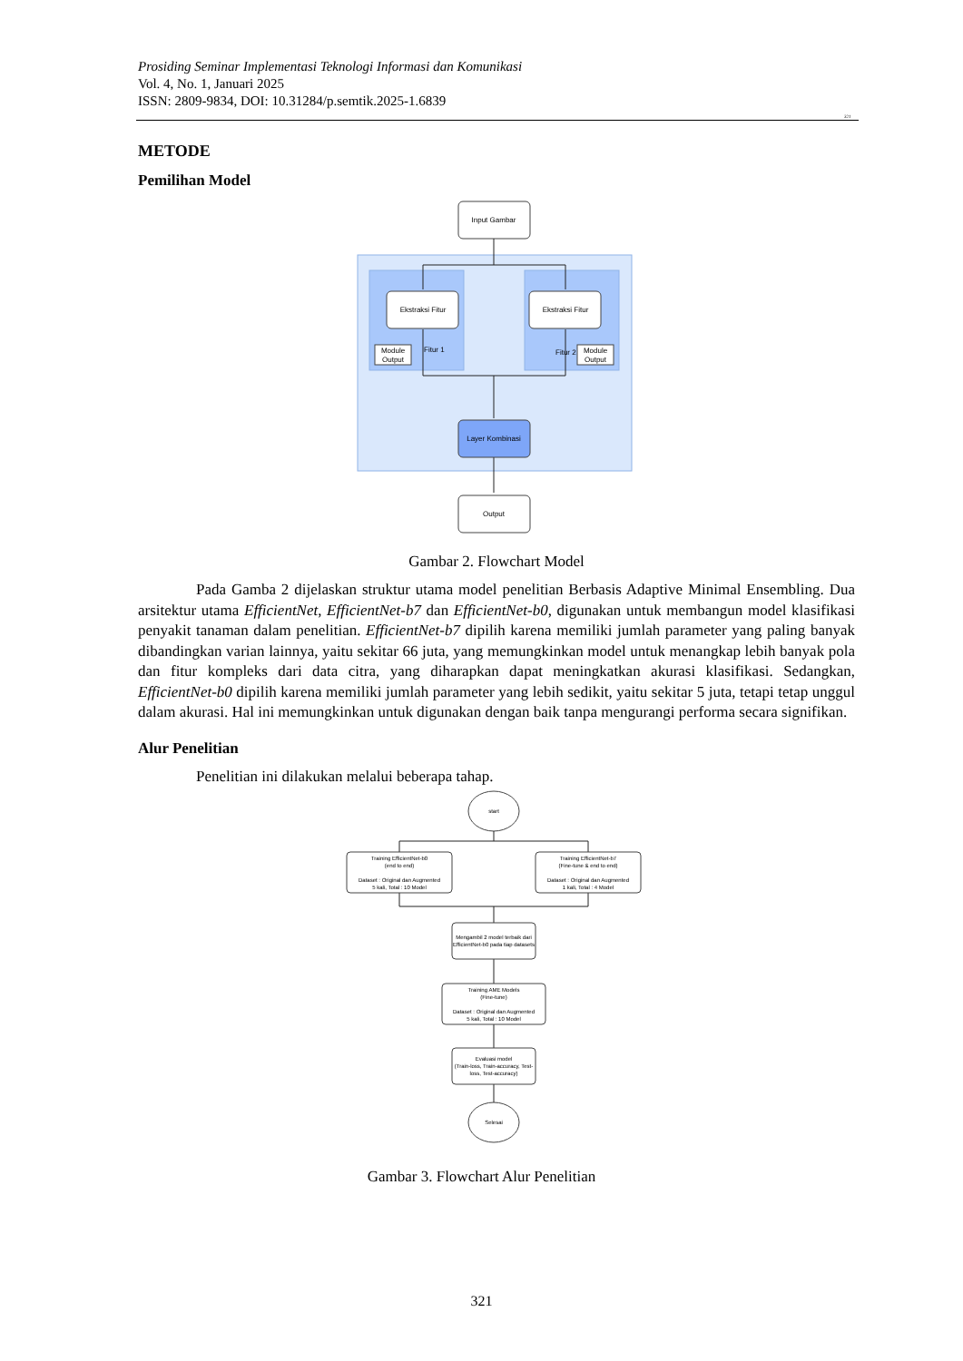Prosiding Seminar Implementasi Teknologi Informasi dan Komunikasi
Vol. 4, No. 1, Januari 2025
ISSN: 2809-9834, DOI: 10.31284/p.semtik.2025-1.6839
321
METODE
Pemilihan Model
Input Gambar
Ekstraksi Fitur
Ekstraksi Fitur
Module
Output
Fitur 1
Module
Output
Fitur 2
Layer Kombinasi
Output
Gambar 2. Flowchart Model
Pada Gamba 2 dijelaskan struktur utama model penelitian Berbasis Adaptive Minimal Ensembling. Dua arsitektur utama EfficientNet, EfficientNet-b7 dan EfficientNet-b0, digunakan untuk membangun model klasifikasi penyakit tanaman dalam penelitian. EfficientNet-b7 dipilih karena memiliki jumlah parameter yang paling banyak dibandingkan varian lainnya, yaitu sekitar 66 juta, yang memungkinkan model untuk menangkap lebih banyak pola dan fitur kompleks dari data citra, yang diharapkan dapat meningkatkan akurasi klasifikasi. Sedangkan, EfficientNet-b0 dipilih karena memiliki jumlah parameter yang lebih sedikit, yaitu sekitar 5 juta, tetapi tetap unggul dalam akurasi. Hal ini memungkinkan untuk digunakan dengan baik tanpa mengurangi performa secara signifikan.
Alur Penelitian
Penelitian ini dilakukan melalui beberapa tahap.
start
Training EfficientNet-b0
(end to end)
Dataset : Original dan Augmented
5 kali, Total : 10 Model
Training EfficientNet-b7
(Fine-tune & end to end)
Dataset : Original dan Augmented
1 kali, Total : 4 Model
Mengambil 2 model terbaik dari
EfficientNet-b0 pada tiap datasets
Training AME Models
(Fine-tune)
Dataset : Original dan Augmented
5 kali, Total : 10 Model
Evaluasi model
(Train-loss, Train-accuracy, Test-
loss, Test-accuracy)
Selesai
Gambar 3. Flowchart Alur Penelitian
321